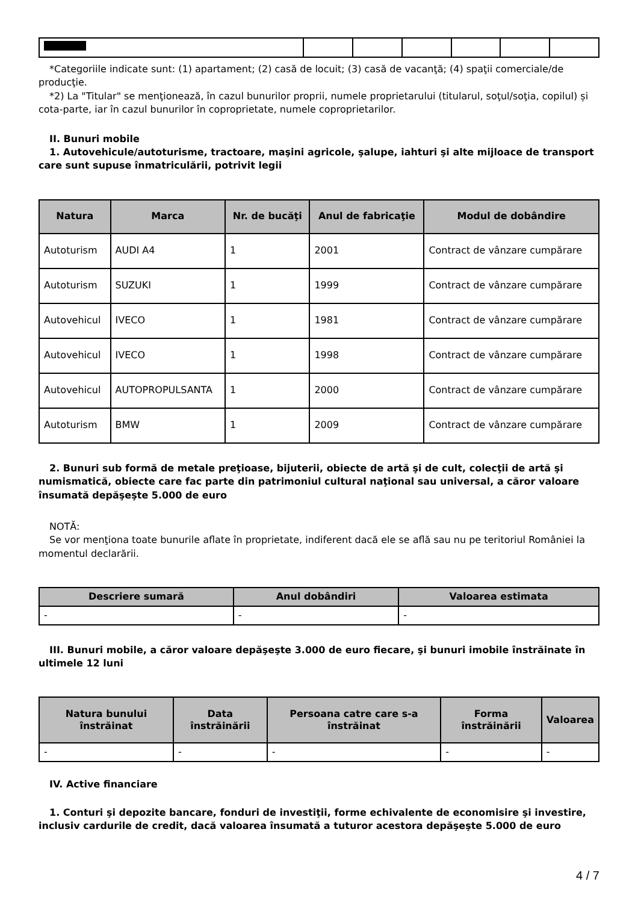*Categoriile indicate sunt: (1) apartament; (2) casă de locuit; (3) casă de vacanţă; (4) spaţii comerciale/de producţie.
*2) La "Titular" se menţionează, în cazul bunurilor proprii, numele proprietarului (titularul, soţul/soţia, copilul) și cota-parte, iar în cazul bunurilor în coproprietate, numele coproprietarilor.
II. Bunuri mobile
1. Autovehicule/autoturisme, tractoare, maşini agricole, şalupe, iahturi şi alte mijloace de transport care sunt supuse înmatriculării, potrivit legii
| Natura | Marca | Nr. de bucăţi | Anul de fabricaţie | Modul de dobândire |
| --- | --- | --- | --- | --- |
| Autoturism | AUDI A4 | 1 | 2001 | Contract de vânzare cumpărare |
| Autoturism | SUZUKI | 1 | 1999 | Contract de vânzare cumpărare |
| Autovehicul | IVECO | 1 | 1981 | Contract de vânzare cumpărare |
| Autovehicul | IVECO | 1 | 1998 | Contract de vânzare cumpărare |
| Autovehicul | AUTOPROPULSANTA | 1 | 2000 | Contract de vânzare cumpărare |
| Autoturism | BMW | 1 | 2009 | Contract de vânzare cumpărare |
2. Bunuri sub formă de metale preţioase, bijuterii, obiecte de artă şi de cult, colecţii de artă şi numismatică, obiecte care fac parte din patrimoniul cultural naţional sau universal, a căror valoare însumată depăşeşte 5.000 de euro
NOTĂ:
Se vor menţiona toate bunurile aflate în proprietate, indiferent dacă ele se află sau nu pe teritoriul României la momentul declarării.
| Descriere sumară | Anul dobândiri | Valoarea estimata |
| --- | --- | --- |
| - | - | - |
III. Bunuri mobile, a căror valoare depăşeşte 3.000 de euro fiecare, şi bunuri imobile înstrăinate în ultimele 12 luni
| Natura bunului înstrăinat | Data înstrăinării | Persoana catre care s-a înstrăinat | Forma înstrăinării | Valoarea |
| --- | --- | --- | --- | --- |
| - | - | - | - | - |
IV. Active financiare
1. Conturi şi depozite bancare, fonduri de investiţii, forme echivalente de economisire şi investire, inclusiv cardurile de credit, dacă valoarea însumată a tuturor acestora depăşeşte 5.000 de euro
4 / 7